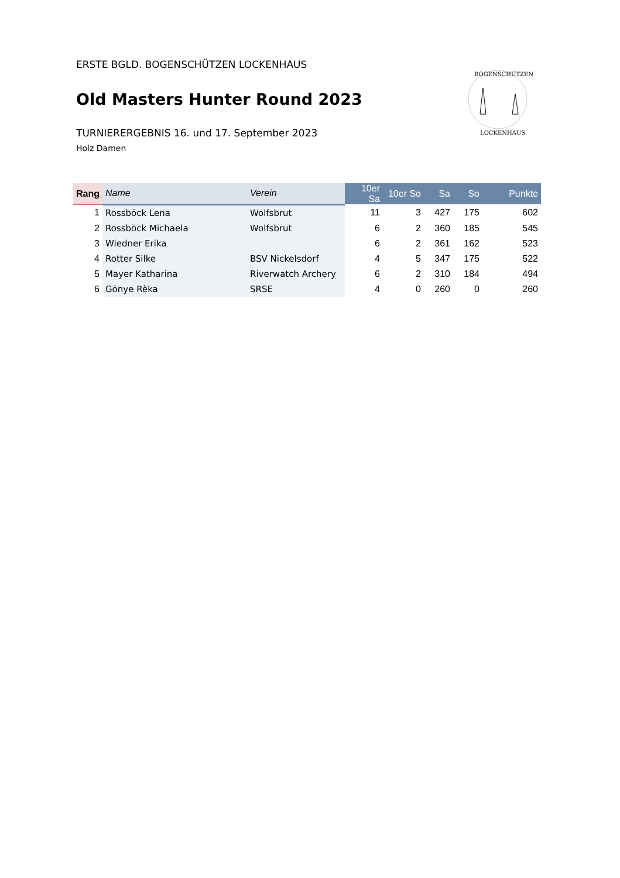BOGENSCHÜTZEN
LOCKENHAUS
ERSTE BGLD. BOGENSCHÜTZEN LOCKENHAUS
Old Masters Hunter Round 2023
TURNIERERGEBNIS 16. und 17. September 2023
Holz Damen
| Rang | Name | Verein | 10er Sa | 10er So | Sa | So | Punkte |
| --- | --- | --- | --- | --- | --- | --- | --- |
| 1 | Rossböck Lena | Wolfsbrut | 11 | 3 | 427 | 175 | 602 |
| 2 | Rossböck Michaela | Wolfsbrut | 6 | 2 | 360 | 185 | 545 |
| 3 | Wiedner Erika | | 6 | 2 | 361 | 162 | 523 |
| 4 | Rotter Silke | BSV Nickelsdorf | 4 | 5 | 347 | 175 | 522 |
| 5 | Mayer Katharina | Riverwatch Archery | 6 | 2 | 310 | 184 | 494 |
| 6 | Gönye Rèka | SRSE | 4 | 0 | 260 | 0 | 260 |